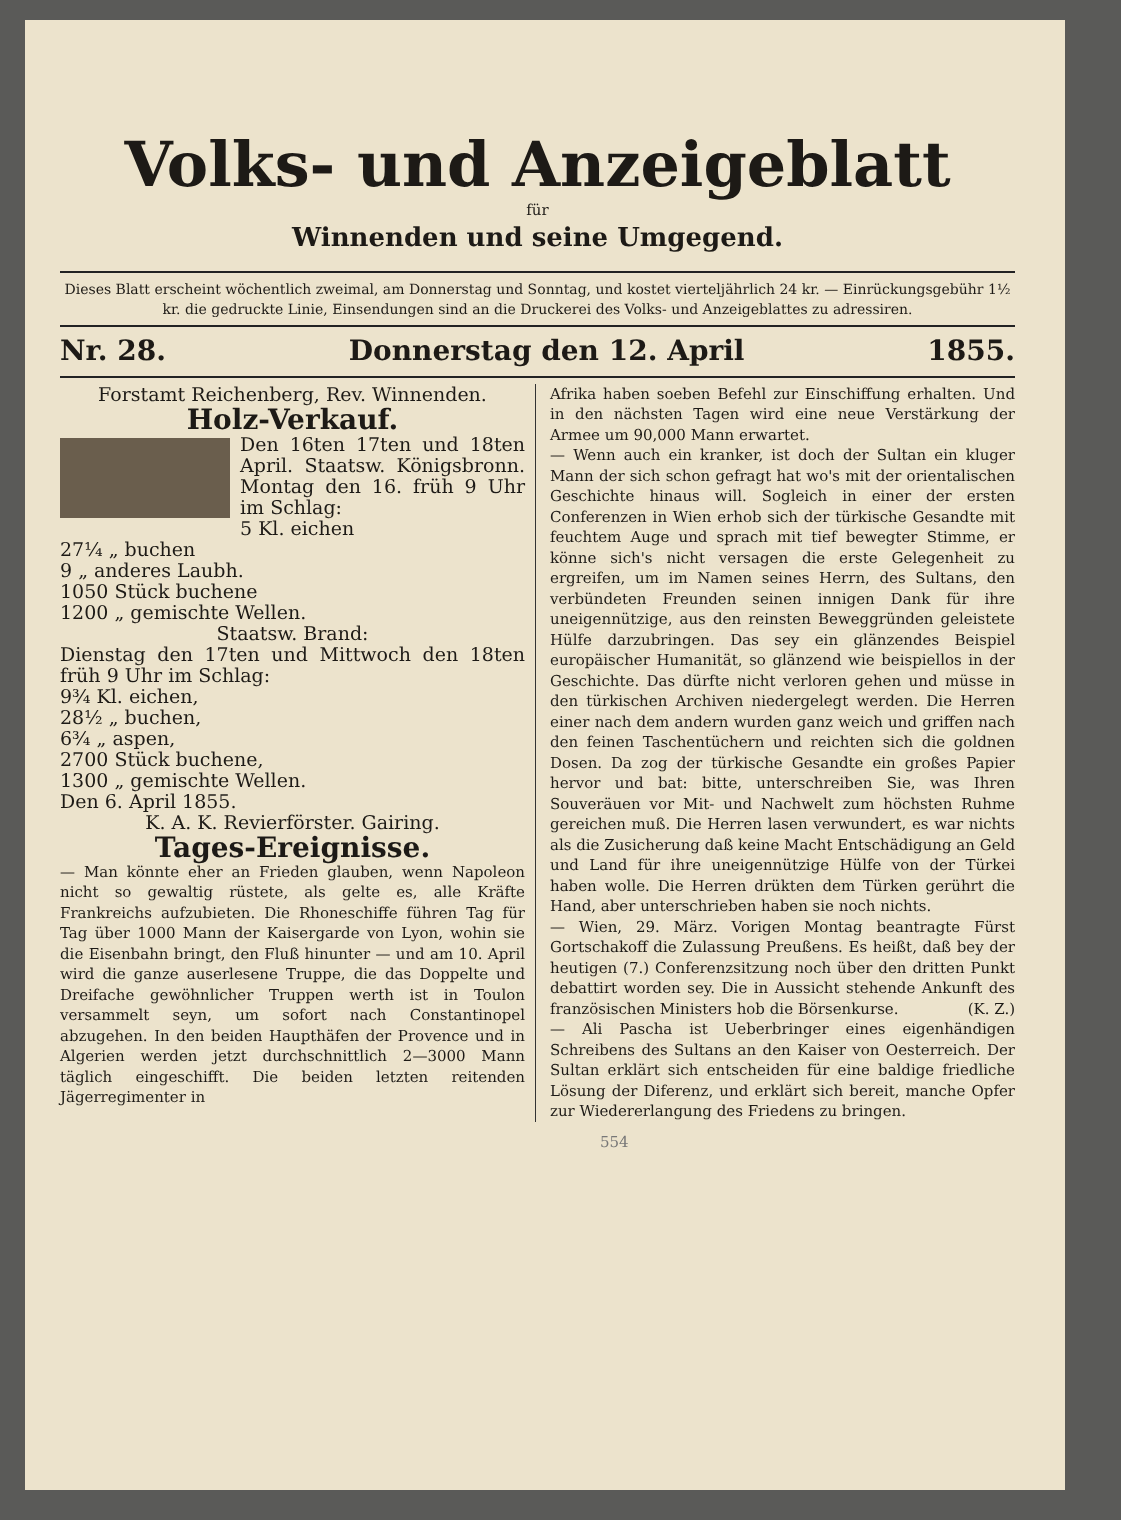Volks- und Anzeigeblatt
für
Winnenden und seine Umgegend.
Dieses Blatt erscheint wöchentlich zweimal, am Donnerstag und Sonntag, und kostet vierteljährlich 24 kr. — Einrückungsgebühr 1½ kr. die gedruckte Linie, Einsendungen sind an die Druckerei des Volks- und Anzeigeblattes zu adressiren.
Nr. 28. Donnerstag den 12. April 1855.
Forstamt Reichenberg, Rev. Winnenden.
Holz-Verkauf.
Den 16ten 17ten und 18ten April. Staatsw. Königsbronn. Montag den 16. früh 9 Uhr im Schlag:
5 Kl. eichen
27¼ „ buchen
9 „ anderes Laubh.
1050 Stück buchene
1200 „ gemischte Wellen.
Staatsw. Brand:
Dienstag den 17ten und Mittwoch den 18ten früh 9 Uhr im Schlag:
9¾ Kl. eichen,
28½ „ buchen,
6¾ „ aspen,
2700 Stück buchene,
1300 „ gemischte Wellen.
Den 6. April 1855.
K. A. K. Revierförster. Gairing.
Tages-Ereignisse.
— Man könnte eher an Frieden glauben, wenn Napoleon nicht so gewaltig rüstete, als gelte es, alle Kräfte Frankreichs aufzubieten. Die Rhoneschiffe führen Tag für Tag über 1000 Mann der Kaisergarde von Lyon, wohin sie die Eisenbahn bringt, den Fluß hinunter — und am 10. April wird die ganze auserlesene Truppe, die das Doppelte und Dreifache gewöhnlicher Truppen werth ist in Toulon versammelt seyn, um sofort nach Constantinopel abzugehen. In den beiden Haupthäfen der Provence und in Algerien werden jetzt durchschnittlich 2—3000 Mann täglich eingeschifft. Die beiden letzten reitenden Jägerregimenter in
Afrika haben soeben Befehl zur Einschiffung erhalten. Und in den nächsten Tagen wird eine neue Verstärkung der Armee um 90,000 Mann erwartet.
— Wenn auch ein kranker, ist doch der Sultan ein kluger Mann der sich schon gefragt hat wo's mit der orientalischen Geschichte hinaus will. Sogleich in einer der ersten Conferenzen in Wien erhob sich der türkische Gesandte mit feuchtem Auge und sprach mit tief bewegter Stimme, er könne sich's nicht versagen die erste Gelegenheit zu ergreifen, um im Namen seines Herrn, des Sultans, den verbündeten Freunden seinen innigen Dank für ihre uneigennützige, aus den reinsten Beweggründen geleistete Hülfe darzubringen. Das sey ein glänzendes Beispiel europäischer Humanität, so glänzend wie beispiellos in der Geschichte. Das dürfte nicht verloren gehen und müsse in den türkischen Archiven niedergelegt werden. Die Herren einer nach dem andern wurden ganz weich und griffen nach den feinen Taschentüchern und reichten sich die goldnen Dosen. Da zog der türkische Gesandte ein großes Papier hervor und bat: bitte, unterschreiben Sie, was Ihren Souveräuen vor Mit- und Nachwelt zum höchsten Ruhme gereichen muß. Die Herren lasen verwundert, es war nichts als die Zusicherung daß keine Macht Entschädigung an Geld und Land für ihre uneigennützige Hülfe von der Türkei haben wolle. Die Herren drükten dem Türken gerührt die Hand, aber unterschrieben haben sie noch nichts.
— Wien, 29. März. Vorigen Montag beantragte Fürst Gortschakoff die Zulassung Preußens. Es heißt, daß bey der heutigen (7.) Conferenzsitzung noch über den dritten Punkt debattirt worden sey. Die in Aussicht stehende Ankunft des französischen Ministers hob die Börsenkurse. (K. Z.)
— Ali Pascha ist Ueberbringer eines eigenhändigen Schreibens des Sultans an den Kaiser von Oesterreich. Der Sultan erklärt sich entscheiden für eine baldige friedliche Lösung der Diferenz, und erklärt sich bereit, manche Opfer zur Wiedererlangung des Friedens zu bringen.
554